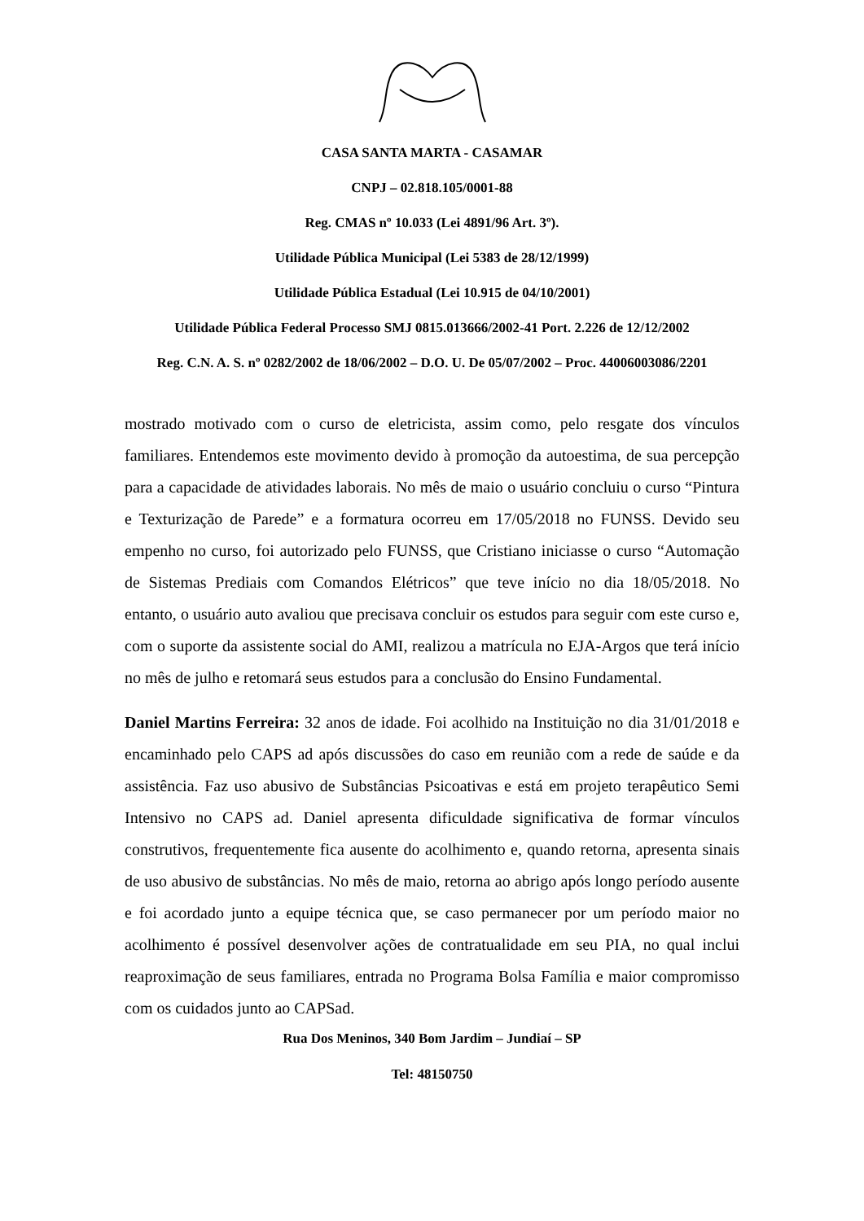CASA SANTA MARTA - CASAMAR
CNPJ – 02.818.105/0001-88
Reg. CMAS nº 10.033 (Lei 4891/96 Art. 3º).
Utilidade Pública Municipal (Lei 5383 de 28/12/1999)
Utilidade Pública Estadual (Lei 10.915 de 04/10/2001)
Utilidade Pública Federal Processo SMJ 0815.013666/2002-41 Port. 2.226 de 12/12/2002
Reg. C.N. A. S. nº 0282/2002 de 18/06/2002 – D.O. U. De 05/07/2002 – Proc. 44006003086/2201
mostrado motivado com o curso de eletricista, assim como, pelo resgate dos vínculos familiares. Entendemos este movimento devido à promoção da autoestima, de sua percepção para a capacidade de atividades laborais. No mês de maio o usuário concluiu o curso “Pintura e Texturização de Parede” e a formatura ocorreu em 17/05/2018 no FUNSS. Devido seu empenho no curso, foi autorizado pelo FUNSS, que Cristiano iniciasse o curso “Automação de Sistemas Prediais com Comandos Elétricos” que teve início no dia 18/05/2018. No entanto, o usuário auto avaliou que precisava concluir os estudos para seguir com este curso e, com o suporte da assistente social do AMI, realizou a matrícula no EJA-Argos que terá início no mês de julho e retomará seus estudos para a conclusão do Ensino Fundamental.
Daniel Martins Ferreira: 32 anos de idade. Foi acolhido na Instituição no dia 31/01/2018 e encaminhado pelo CAPS ad após discussões do caso em reunião com a rede de saúde e da assistência. Faz uso abusivo de Substâncias Psicoativas e está em projeto terapêutico Semi Intensivo no CAPS ad. Daniel apresenta dificuldade significativa de formar vínculos construtivos, frequentemente fica ausente do acolhimento e, quando retorna, apresenta sinais de uso abusivo de substâncias. No mês de maio, retorna ao abrigo após longo período ausente e foi acordado junto a equipe técnica que, se caso permanecer por um período maior no acolhimento é possível desenvolver ações de contratualidade em seu PIA, no qual inclui reaproximação de seus familiares, entrada no Programa Bolsa Família e maior compromisso com os cuidados junto ao CAPSad.
Rua Dos Meninos, 340 Bom Jardim – Jundiaí – SP
Tel: 48150750